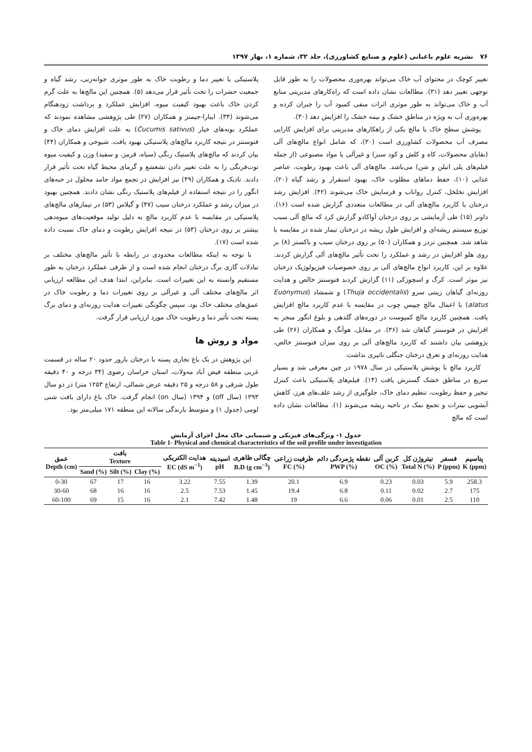۷۶ نشریه علوم باغبانی (علوم و صنایع کشاورزی)، جلد ۳۲، شماره ۱، بهار ۱۳۹۷
تغییر کوچک در محتوای آب خاک می‌تواند بهره‌وری محصولات را به طور قابل توجهی تغییر دهد (۳۱). مطالعات نشان داده است که راه‌کارهای مدیریتی منابع آب و خاک می‌تواند به طور موثری اثرات منفی کمبود آب را جبران کرده و بهره‌وری آب به ویژه در مناطق خشک و نیمه خشک را افزایش دهد (۳۰).
پوشش سطح خاک یا مالچ یکی از راهکارهای مدیریتی برای افزایش کارایی مصرف آب محصولات کشاورزی است (۳۰)، که شامل انواع مالچ‌های آلی (بقایای محصولات، کاه و کلش و کود سبز) و غیرآلی یا مواد مصنوعی (از جمله فیلم‌های پلی اتیلن و شن) می‌باشد. مالچ‌های آلی باعث بهبود رطوبت، عناصر غذایی (۱۰)، حفظ دماهای مطلوب خاک، بهبود استقرار و رشد گیاه (۲۰)، افزایش تخلخل، کنترل رواناب و فرسایش خاک می‌شوند (۴۲). افزایش رشد درختان با کاربرد مالچ‌های آلی در مطالعات متعددی گزارش شده است (۱۶). داونر (۱۵) طی آزمایشی بر روی درختان آواکادو گزارش کرد که مالچ آلی سبب توزیع سیستم ریشه‌ای و افزایش طول ریشه در درختان تیمار شده در مقایسه با شاهد شد. همچنین تردر و همکاران (۵۰) بر روی درختان سیب و باکستر (۸) بر روی هلو افزایش در رشد و عملکرد را تحت تأثیر مالچ‌های آلی گزارش کردند. علاوه بر این، کاربرد انواع مالچ‌های آلی بر روی خصوصیات فیزیولوژیک درختان نیز موثر است. کرگ و اسچوزکی (۱۱) گزارش کردند فتوسنتز خالص و هدایت روزنه‌ای گیاهان زینتی سرو (Thuja occidentalis) و شمشاد (Euonymus alatus) با اعمال مالچ چیپس چوب در مقایسه با عدم کاربرد مالچ افزایش یافت. همچنین کاربرد مالچ کمپوست در دوره‌های گلدهی و بلوغ انگور منجر به افزایش در فتوسنتز گیاهان شد (۳۶). در مقابل، هوآنگ و همکاران (۲۶) طی پژوهشی بیان داشتند که کاربرد مالچ‌های آلی بر روی میزان فتوسنتز خالص، هدایت روزنه‌ای و تعرق درختان جنگلی تاثیری نداشت.
کاربرد مالچ با پوشش پلاستیکی در سال ۱۹۷۸ در چین معرفی شد و بسیار سریع در مناطق خشک گسترش یافت (۱۴). فیلم‌های پلاستیکی باعث کنترل تبخیر و حفظ رطوبت، تنظیم دمای خاک، جلوگیری از رشد علف‌های هرز، کاهش آبشویی نیترات و تجمع نمک در ناحیه ریشه می‌شوند (۱). مطالعات نشان داده است که مالچ
پلاستیکی با تغییر دما و رطوبت خاک به طور موثری جوانه‌زنی، رشد گیاه و جمعیت حشرات را تحت تأثیر قرار می‌دهد (۵). همچنین این مالچ‌ها به علت گرم کردن خاک باعث بهبود کیفیت میوه، افزایش عملکرد و برداشت زودهنگام می‌شوند (۳۴). ایبارا-جیمنز و همکاران (۲۷) طی پژوهشی مشاهده نمودند که عملکرد بوته‌های خیار (Cucumis sativus) به علت افزایش دمای خاک و فتوسنتز در نتیجه کاربرد مالچ‌های پلاستیکی بهبود یافت. شیوخی و همکاران (۴۴) بیان کردند که مالچ‌های پلاستیک رنگی (سیاه، قرمز، و سفید) وزن و کیفیت میوه توت‌فرنگی را به علت تغییر دادن تشعشع و گرمای محیط گیاه تحت تأثیر قرار دادند. تادیک و همکاران (۴۹) نیز افزایش در تجمع مواد جامد محلول در حبه‌های انگور را در نتیجه استفاده از فیلم‌های پلاستیک رنگی نشان دادند. همچنین بهبود در میزان رشد و عملکرد درختان سیب (۴۷) و گیلاس (۵۳) در تیمارهای مالچ‌های پلاستیکی در مقایسه با عدم کاربرد مالچ به دلیل تولید موقعیت‌های میوه‌دهی بیشتر بر روی درختان (۵۳) در نتیجه افزایش رطوبت و دمای خاک نسبت داده شده است (۱۷).
با توجه به اینکه مطالعات محدودی در رابطه با تأثیر مالچ‌های مختلف بر تبادلات گازی برگ درختان انجام شده است و از طرفی عملکرد درختان به طور مستقیم وابسته به این تغییرات است. بنابراین، ابتدا هدف این مطالعه ارزیابی اثر مالچ‌های مختلف آلی و غیرآلی بر روی تغییرات دما و رطوبت خاک در عمق‌های مختلف خاک بود. سپس چگونگی تغییرات هدایت روزنه‌ای و دمای برگ پسته تحت تأثیر دما و رطوبت خاک مورد ارزیابی قرار گرفت.
مواد و روش ها
این پژوهش در یک باغ تجاری پسته با درختان بارور حدود ۲۰ ساله در قسمت غربی منطقه فیض آباد مه‌ولات، استان خراسان رضوی (۳۴ درجه و ۴۰ دقیقه طول شرقی و ۵۸ درجه و ۲۵ دقیقه عرض شمالی، ارتفاع ۱۲۵۳ متر) در دو سال ۱۳۹۳ (سال off) و ۱۳۹۴ (سال on) انجام گرفت. خاک باغ دارای بافت شنی لومی (جدول ۱) و متوسط بارندگی سالانه این منطقه ۱۷۱ میلی‌متر بود.
جدول ۱- ویژگی‌های فیزیکی و شیمیایی خاک محل اجرای آزمایش
Table 1- Physical and chemical characteristics of the soil profile under investigation
| عمق Depth (cm) | بافت Texture | | | هدایت الکتریکی EC (dS m<sup>−1</sup>) | اسیدیته pH | چگالی ظاهری B.D (g cm<sup>−3</sup>) | ظرفیت زراعی FC (%) | نقطه پژمردگی دائم PWP (%) | کربن آلی OC (%) | نیتروژن کل Total N (%) | فسفر P (ppm) | پتاسیم K (ppm) |
| --- | --- | --- | --- | --- | --- | --- | --- | --- | --- | --- | --- | --- |
| | Sand (%) | Silt (%) | Clay (%) | | | | | | | | | |
| 0-30 | 67 | 17 | 16 | 3.22 | 7.55 | 1.39 | 20.1 | 6.9 | 0.23 | 0.03 | 5.9 | 258.3 |
| 30-60 | 68 | 16 | 16 | 2.5 | 7.53 | 1.45 | 19.4 | 6.8 | 0.11 | 0.02 | 2.7 | 175 |
| 60-100 | 69 | 15 | 16 | 2.1 | 7.42 | 1.48 | 19 | 6.6 | 0.06 | 0.01 | 2.5 | 110 |